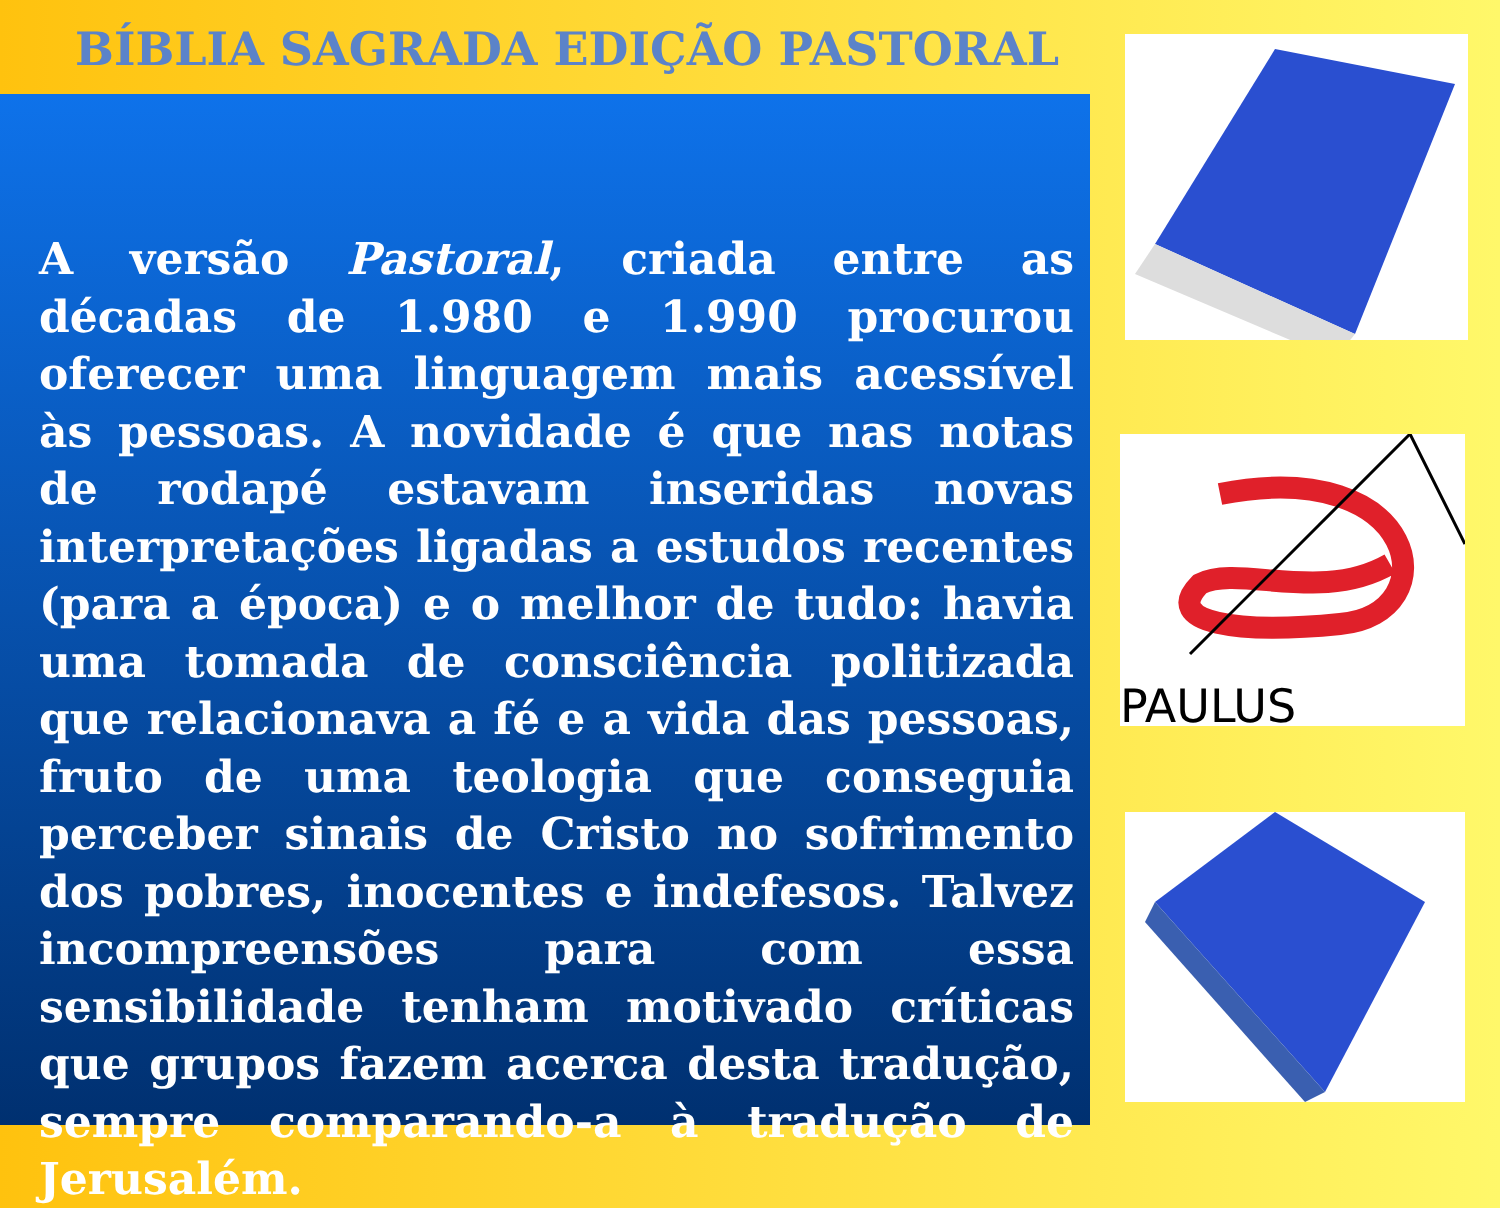BÍBLIA SAGRADA EDIÇÃO PASTORAL
A versão Pastoral, criada entre as décadas de 1.980 e 1.990 procurou oferecer uma linguagem mais acessível às pessoas. A novidade é que nas notas de rodapé estavam inseridas novas interpretações ligadas a estudos recentes (para a época) e o melhor de tudo: havia uma tomada de consciência politizada que relacionava a fé e a vida das pessoas, fruto de uma teologia que conseguia perceber sinais de Cristo no sofrimento dos pobres, inocentes e indefesos. Talvez incompreensões para com essa sensibilidade tenham motivado críticas que grupos fazem acerca desta tradução, sempre comparando-a à tradução de Jerusalém.
PAULUS